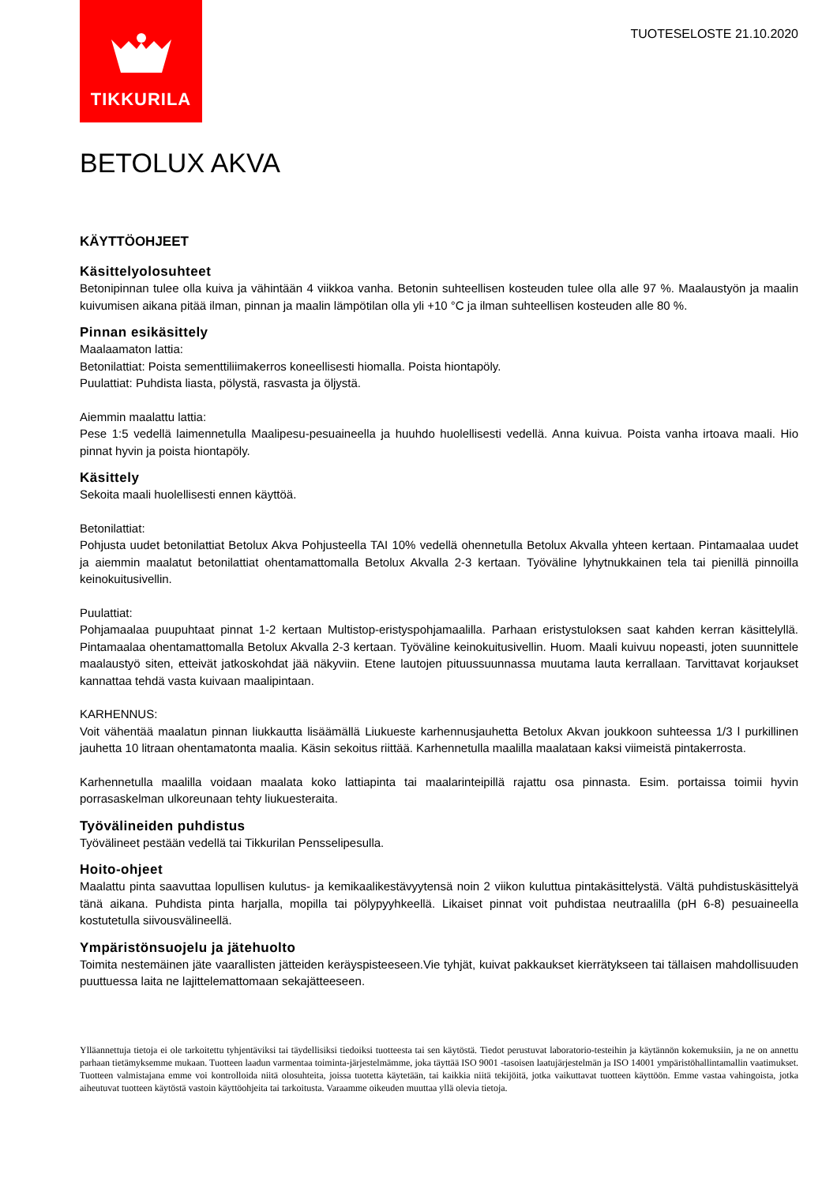TIKKURILA
TUOTESELOSTE 21.10.2020
BETOLUX AKVA
KÄYTTÖOHJEET
Käsittelyolosuhteet
Betonipinnan tulee olla kuiva ja vähintään 4 viikkoa vanha. Betonin suhteellisen kosteuden tulee olla alle 97 %. Maalaustyön ja maalin kuivumisen aikana pitää ilman, pinnan ja maalin lämpötilan olla yli +10 °C ja ilman suhteellisen kosteuden alle 80 %.
Pinnan esikäsittely
Maalaamaton lattia:
Betonilattiat: Poista sementtiliimakerros koneellisesti hiomalla. Poista hiontapöly.
Puulattiat: Puhdista liasta, pölystä, rasvasta ja öljystä.
Aiemmin maalattu lattia:
Pese 1:5 vedellä laimennetulla Maalipesu-pesuaineella ja huuhdo huolellisesti vedellä. Anna kuivua. Poista vanha irtoava maali. Hio pinnat hyvin ja poista hiontapöly.
Käsittely
Sekoita maali huolellisesti ennen käyttöä.
Betonilattiat:
Pohjusta uudet betonilattiat Betolux Akva Pohjusteella TAI 10% vedellä ohennetulla Betolux Akvalla yhteen kertaan. Pintamaalaa uudet ja aiemmin maalatut betonilattiat ohentamattomalla Betolux Akvalla 2-3 kertaan. Työväline lyhytnukkainen tela tai pienillä pinnoilla keinokuitusivellin.
Puulattiat:
Pohjamaalaa puupuhtaat pinnat 1-2 kertaan Multistop-eristyspohjamaalilla. Parhaan eristystuloksen saat kahden kerran käsittelyllä. Pintamaalaa ohentamattomalla Betolux Akvalla 2-3 kertaan. Työväline keinokuitusivellin. Huom. Maali kuivuu nopeasti, joten suunnittele maalaustyö siten, etteivät jatkoskohdat jää näkyviin. Etene lautojen pituussuunnassa muutama lauta kerrallaan. Tarvittavat korjaukset kannattaa tehdä vasta kuivaan maalipintaan.
KARHENNUS:
Voit vähentää maalatun pinnan liukkautta lisäämällä Liukueste karhennusjauhetta Betolux Akvan joukkoon suhteessa 1/3 l purkillinen jauhetta 10 litraan ohentamatonta maalia. Käsin sekoitus riittää. Karhennetulla maalilla maalataan kaksi viimeistä pintakerrosta.
Karhennetulla maalilla voidaan maalata koko lattiapinta tai maalarinteipillä rajattu osa pinnasta. Esim. portaissa toimii hyvin porrasaskelman ulkoreunaan tehty liukuesteraita.
Työvälineiden puhdistus
Työvälineet pestään vedellä tai Tikkurilan Pensselipesulla.
Hoito-ohjeet
Maalattu pinta saavuttaa lopullisen kulutus- ja kemikaalikestävyytensä noin 2 viikon kuluttua pintakäsittelystä. Vältä puhdistuskäsittelyä tänä aikana. Puhdista pinta harjalla, mopilla tai pölypyyhkeellä. Likaiset pinnat voit puhdistaa neutraalilla (pH 6-8) pesuaineella kostutetulla siivousvälineellä.
Ympäristönsuojelu ja jätehuolto
Toimita nestemäinen jäte vaarallisten jätteiden keräyspisteeseen.Vie tyhjät, kuivat pakkaukset kierrätykseen tai tällaisen mahdollisuuden puuttuessa laita ne lajittelemattomaan sekajätteeseen.
Ylläannettuja tietoja ei ole tarkoitettu tyhjentäviksi tai täydellisiksi tiedoiksi tuotteesta tai sen käytöstä. Tiedot perustuvat laboratorio-testeihin ja käytännön kokemuksiin, ja ne on annettu parhaan tietämyksemme mukaan. Tuotteen laadun varmentaa toiminta-järjestelmämme, joka täyttää ISO 9001 -tasoisen laatujärjestelmän ja ISO 14001 ympäristöhallintamallin vaatimukset. Tuotteen valmistajana emme voi kontrolloida niitä olosuhteita, joissa tuotetta käytetään, tai kaikkia niitä tekijöitä, jotka vaikuttavat tuotteen käyttöön. Emme vastaa vahingoista, jotka aiheutuvat tuotteen käytöstä vastoin käyttöohjeita tai tarkoitusta. Varaamme oikeuden muuttaa yllä olevia tietoja.